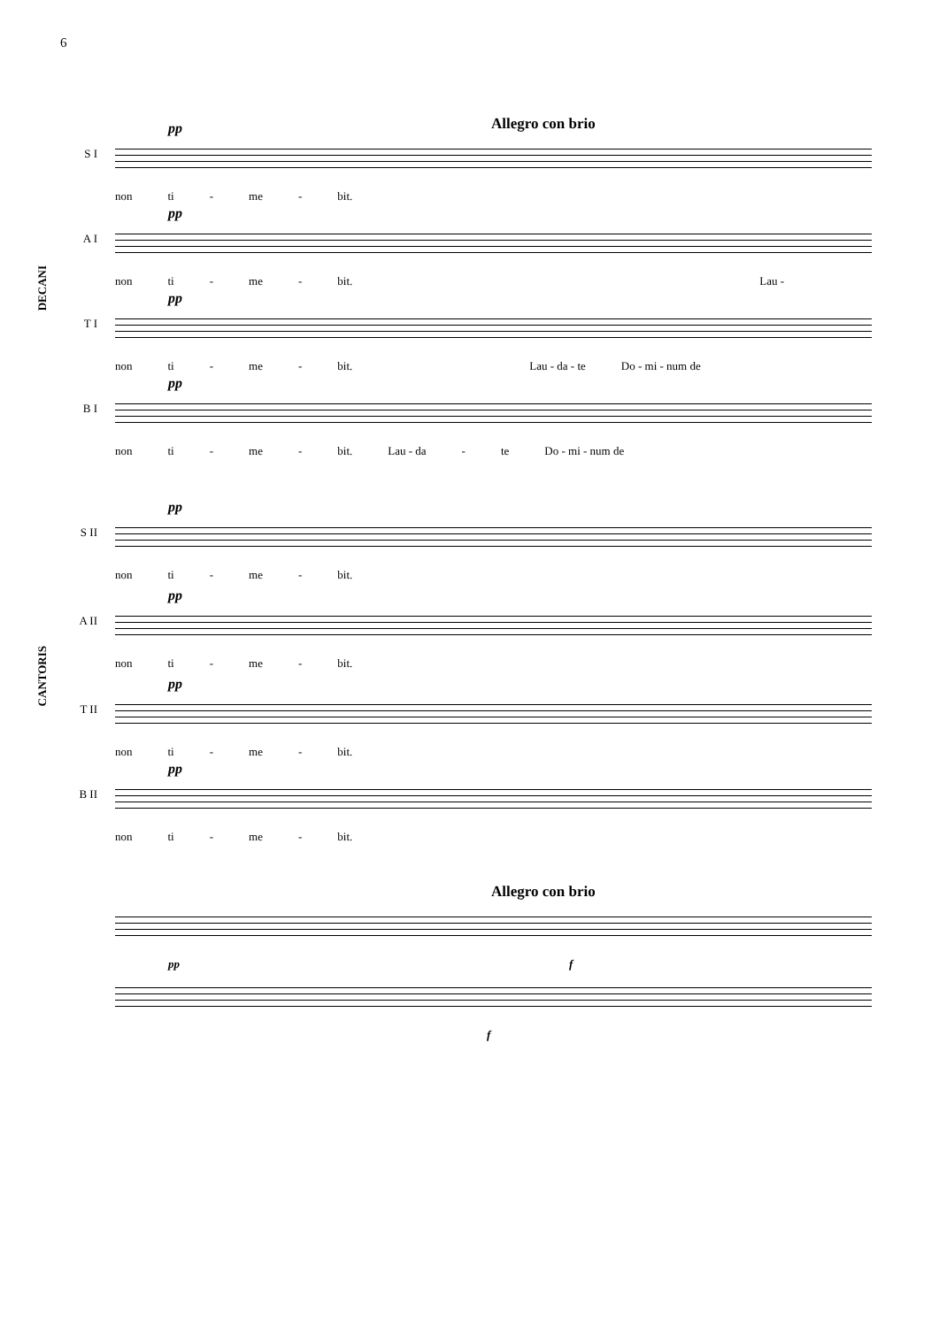6
Allegro con brio
DECANI
S I
pp
non ti - me - bit.
A I
pp
non ti - me - bit. Lau -
T I
pp
non ti - me - bit. Lau - da - te Do - mi - num de
B I
pp
non ti - me - bit. Lau - da - te Do - mi - num de
CANTORIS
S II
pp
non ti - me - bit.
A II
pp
non ti - me - bit.
T II
pp
non ti - me - bit.
B II
pp
non ti - me - bit.
Allegro con brio
pp f
f